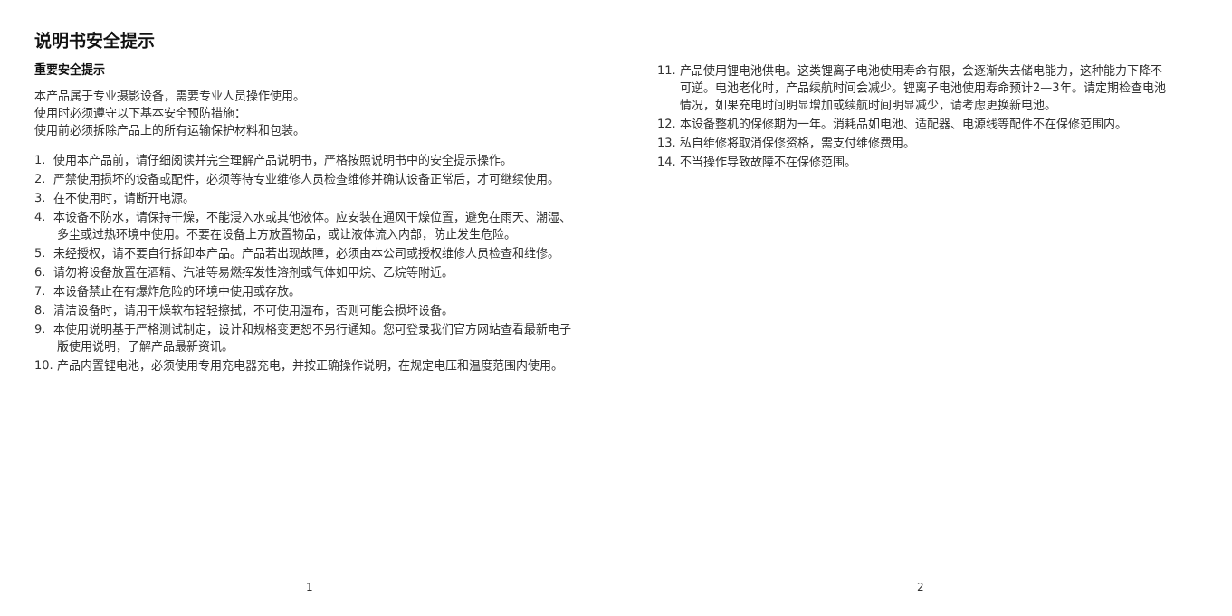说明书安全提示
重要安全提示
本产品属于专业摄影设备，需要专业人员操作使用。
使用时必须遵守以下基本安全预防措施：
使用前必须拆除产品上的所有运输保护材料和包装。
1. 使用本产品前，请仔细阅读并完全理解产品说明书，严格按照说明书中的安全提示操作。
2. 严禁使用损坏的设备或配件，必须等待专业维修人员检查维修并确认设备正常后，才可继续使用。
3. 在不使用时，请断开电源。
4. 本设备不防水，请保持干燥，不能浸入水或其他液体。应安装在通风干燥位置，避免在雨天、潮湿、多尘或过热环境中使用。不要在设备上方放置物品，或让液体流入内部，防止发生危险。
5. 未经授权，请不要自行拆卸本产品。产品若出现故障，必须由本公司或授权维修人员检查和维修。
6. 请勿将设备放置在酒精、汽油等易燃挥发性溶剂或气体如甲烷、乙烷等附近。
7. 本设备禁止在有爆炸危险的环境中使用或存放。
8. 清洁设备时，请用干燥软布轻轻擦拭，不可使用湿布，否则可能会损坏设备。
9. 本使用说明基于严格测试制定，设计和规格变更恕不另行通知。您可登录我们官方网站查看最新电子版使用说明，了解产品最新资讯。
10. 产品内置锂电池，必须使用专用充电器充电，并按正确操作说明，在规定电压和温度范围内使用。
1
11. 产品使用锂电池供电。这类锂离子电池使用寿命有限，会逐渐失去储电能力，这种能力下降不可逆。电池老化时，产品续航时间会减少。锂离子电池使用寿命预计2—3年。请定期检查电池情况，如果充电时间明显增加或续航时间明显减少，请考虑更换新电池。
12. 本设备整机的保修期为一年。消耗品如电池、适配器、电源线等配件不在保修范围内。
13. 私自维修将取消保修资格，需支付维修费用。
14. 不当操作导致故障不在保修范围。
2